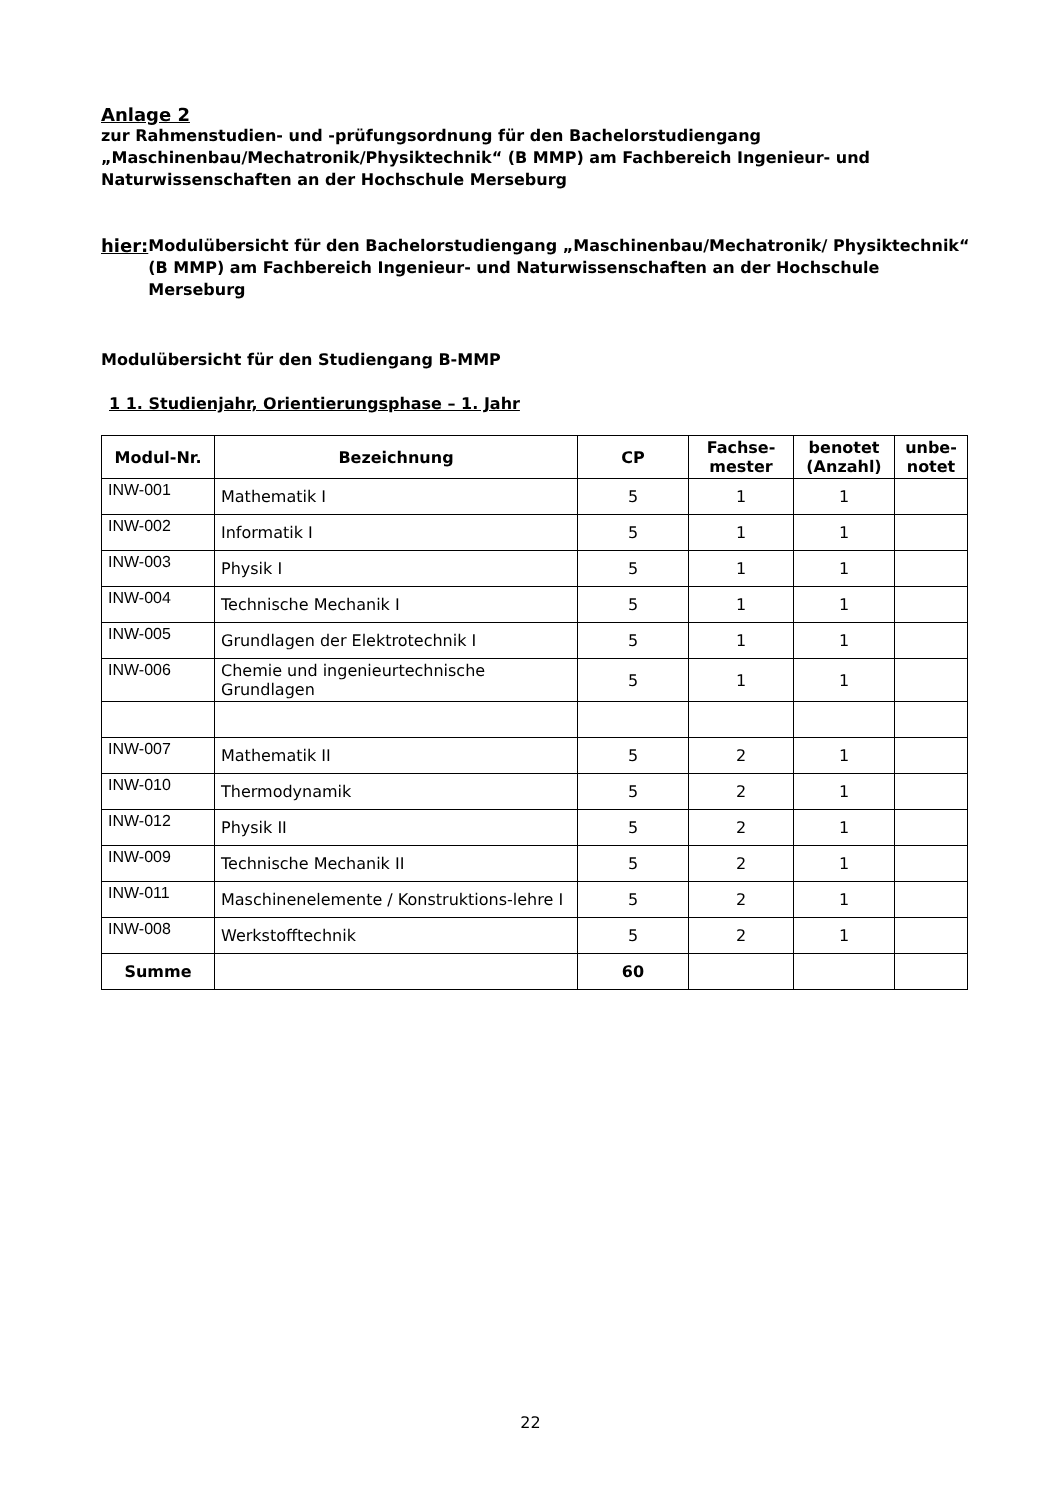Anlage 2
zur Rahmenstudien- und -prüfungsordnung für den Bachelorstudiengang „Maschinenbau/Mechatronik/Physiktechnik“ (B MMP) am Fachbereich Ingenieur- und Naturwissenschaften an der Hochschule Merseburg
hier: Modulübersicht für den Bachelorstudiengang „Maschinenbau/Mechatronik/ Physiktechnik“ (B MMP) am Fachbereich Ingenieur- und Naturwissenschaften an der Hochschule Merseburg
Modulübersicht für den Studiengang B-MMP
1 1. Studienjahr, Orientierungsphase – 1. Jahr
| Modul-Nr. | Bezeichnung | CP | Fachse- mester | benotet (Anzahl) | unbe- notet |
| --- | --- | --- | --- | --- | --- |
| INW-001 | Mathematik I | 5 | 1 | 1 | |
| INW-002 | Informatik I | 5 | 1 | 1 | |
| INW-003 | Physik I | 5 | 1 | 1 | |
| INW-004 | Technische Mechanik I | 5 | 1 | 1 | |
| INW-005 | Grundlagen der Elektrotechnik I | 5 | 1 | 1 | |
| INW-006 | Chemie und ingenieurtechnische Grundlagen | 5 | 1 | 1 | |
| INW-007 | Mathematik II | 5 | 2 | 1 | |
| INW-010 | Thermodynamik | 5 | 2 | 1 | |
| INW-012 | Physik II | 5 | 2 | 1 | |
| INW-009 | Technische Mechanik II | 5 | 2 | 1 | |
| INW-011 | Maschinenelemente / Konstruktions-lehre I | 5 | 2 | 1 | |
| INW-008 | Werkstofftechnik | 5 | 2 | 1 | |
| Summe | | 60 | | | |
22